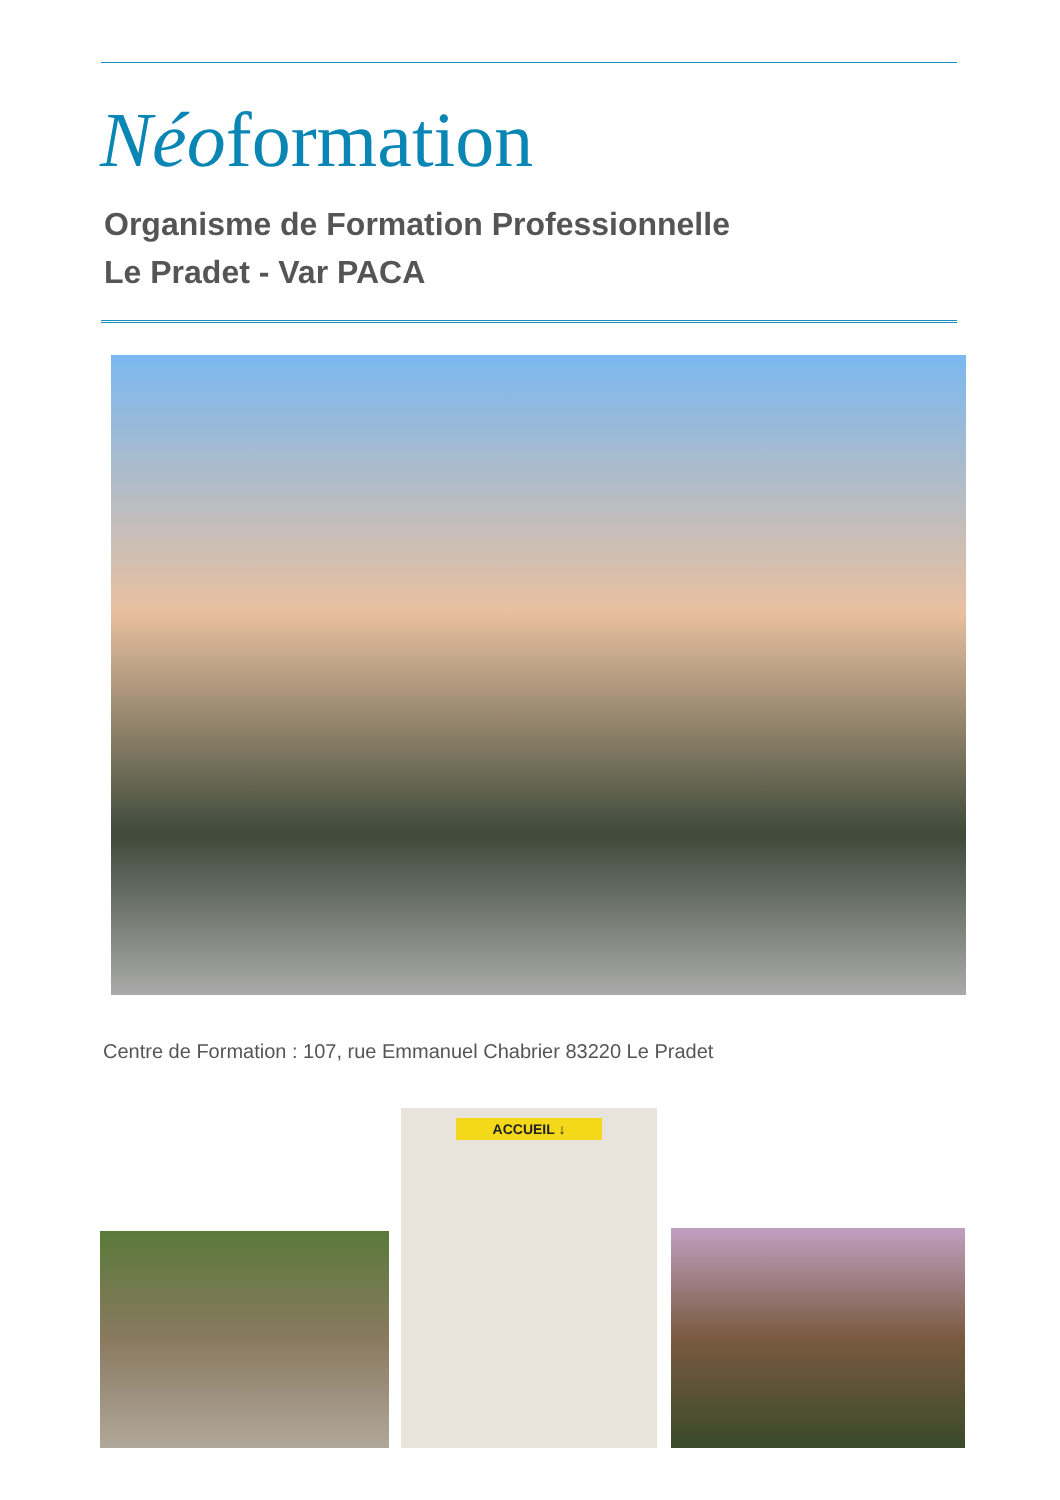Néoformation
Organisme de Formation Professionnelle
Le Pradet - Var PACA
Centre de Formation : 107, rue Emmanuel Chabrier 83220 Le Pradet
ACCUEIL ↓